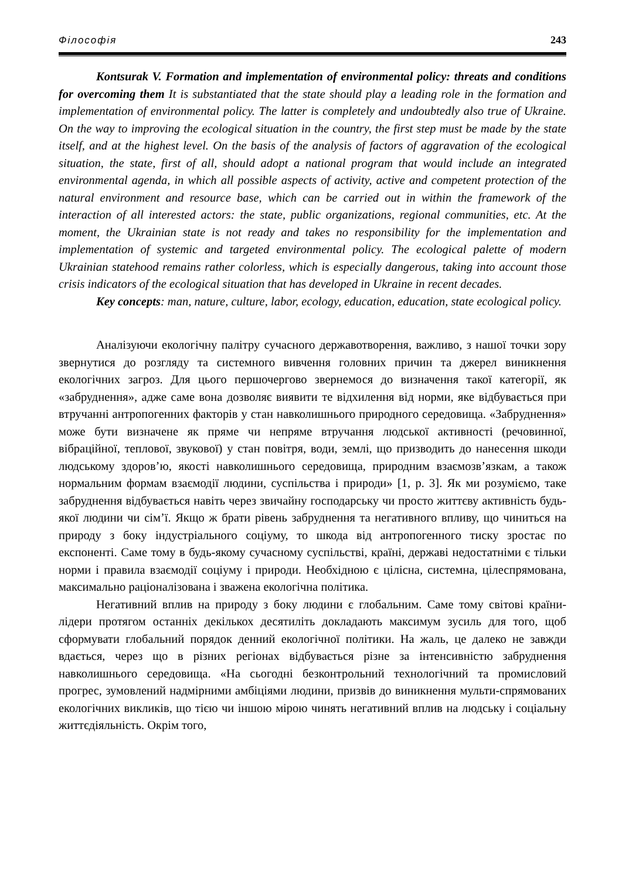Філософія 243
Kontsurak V. Formation and implementation of environmental policy: threats and conditions for overcoming them It is substantiated that the state should play a leading role in the formation and implementation of environmental policy. The latter is completely and undoubtedly also true of Ukraine. On the way to improving the ecological situation in the country, the first step must be made by the state itself, and at the highest level. On the basis of the analysis of factors of aggravation of the ecological situation, the state, first of all, should adopt a national program that would include an integrated environmental agenda, in which all possible aspects of activity, active and competent protection of the natural environment and resource base, which can be carried out in within the framework of the interaction of all interested actors: the state, public organizations, regional communities, etc. At the moment, the Ukrainian state is not ready and takes no responsibility for the implementation and implementation of systemic and targeted environmental policy. The ecological palette of modern Ukrainian statehood remains rather colorless, which is especially dangerous, taking into account those crisis indicators of the ecological situation that has developed in Ukraine in recent decades.
Key concepts: man, nature, culture, labor, ecology, education, education, state ecological policy.
Аналізуючи екологічну палітру сучасного державотворення, важливо, з нашої точки зору звернутися до розгляду та системного вивчення головних причин та джерел виникнення екологічних загроз. Для цього першочергово звернемося до визначення такої категорії, як «забруднення», адже саме вона дозволяє виявити те відхилення від норми, яке відбувається при втручанні антропогенних факторів у стан навколишнього природного середовища. «Забруднення» може бути визначене як пряме чи непряме втручання людської активності (речовинної, вібраційної, теплової, звукової) у стан повітря, води, землі, що призводить до нанесення шкоди людському здоров’ю, якості навколишнього середовища, природним взаємозв’язкам, а також нормальним формам взаємодії людини, суспільства і природи» [1, p. 3]. Як ми розуміємо, таке забруднення відбувається навіть через звичайну господарську чи просто життєву активність будь-якої людини чи сім’ї. Якщо ж брати рівень забруднення та негативного впливу, що чиниться на природу з боку індустріального соціуму, то шкода від антропогенного тиску зростає по експоненті. Саме тому в будь-якому сучасному суспільстві, країні, державі недостатніми є тільки норми і правила взаємодії соціуму і природи. Необхідною є цілісна, системна, цілеспрямована, максимально раціоналізована і зважена екологічна політика.
Негативний вплив на природу з боку людини є глобальним. Саме тому світові країни-лідери протягом останніх декількох десятиліть докладають максимум зусиль для того, щоб сформувати глобальний порядок денний екологічної політики. На жаль, це далеко не завжди вдається, через що в різних регіонах відбувається різне за інтенсивністю забруднення навколишнього середовища. «На сьогодні безконтрольний технологічний та промисловий прогрес, зумовлений надмірними амбіціями людини, призвів до виникнення мульти-спрямованих екологічних викликів, що тією чи іншою мірою чинять негативний вплив на людську і соціальну життєдіяльність. Окрім того,